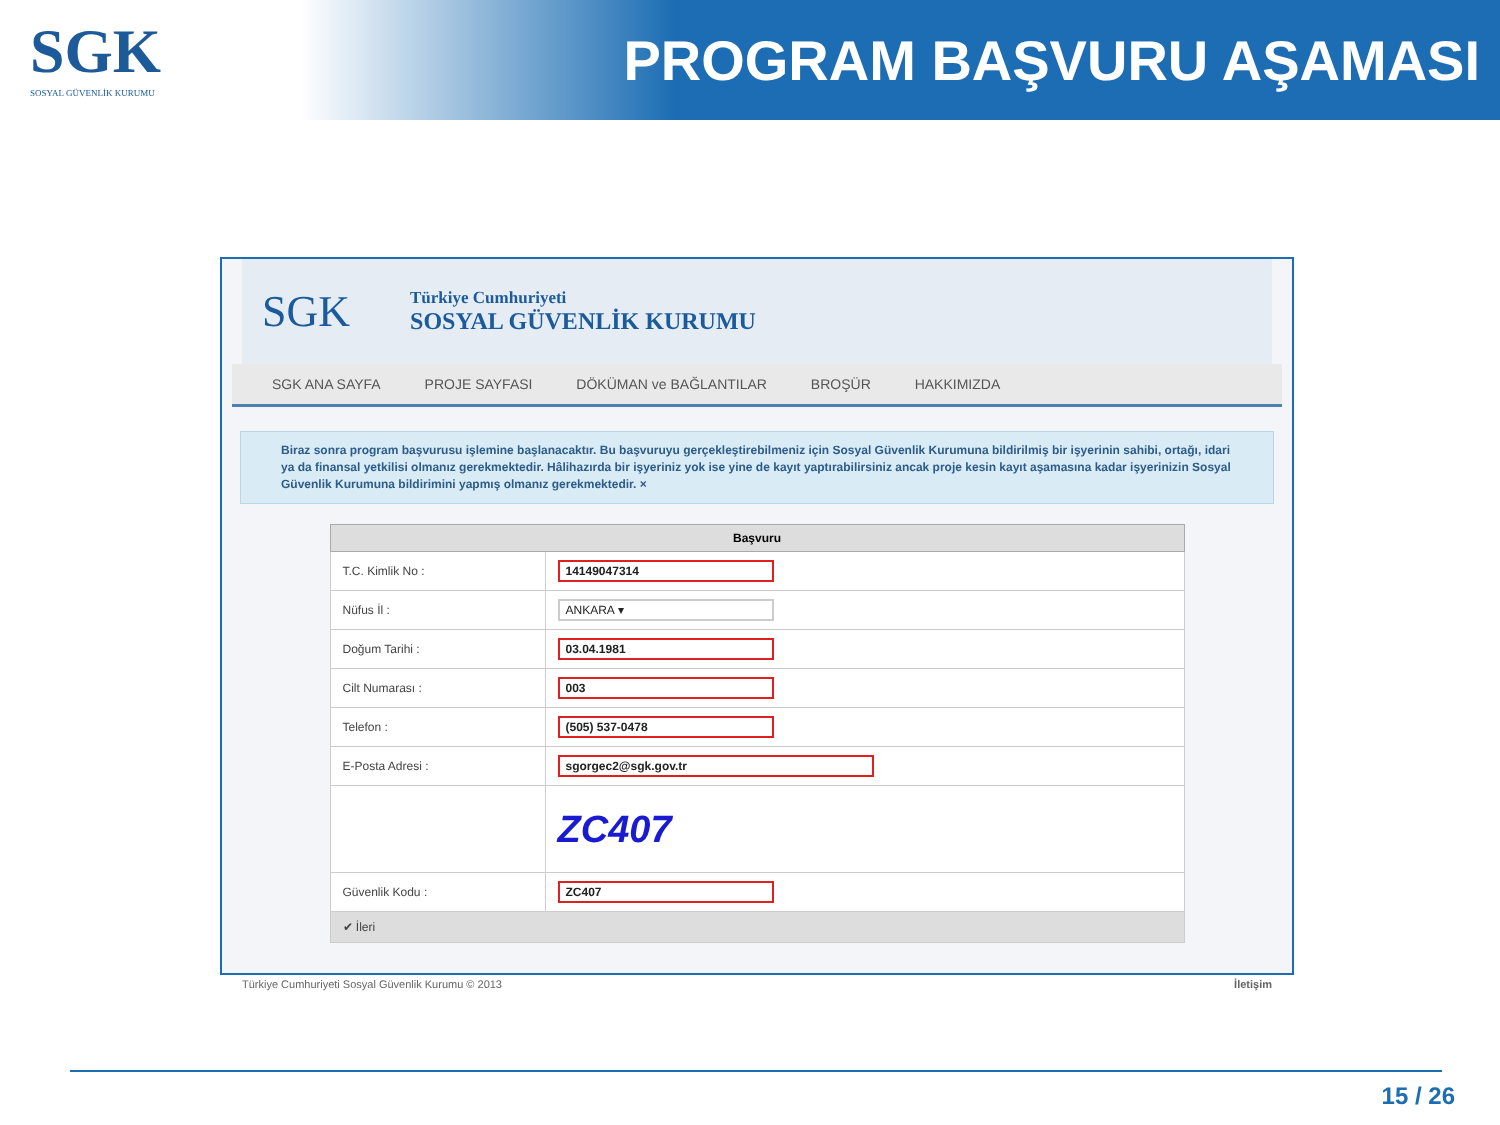SGK
SOSYAL GÜVENLİK KURUMU
PROGRAM BAŞVURU AŞAMASI
SGK
Türkiye Cumhuriyeti
SOSYAL GÜVENLİK KURUMU
SGK ANA SAYFA PROJE SAYFASI DÖKÜMAN ve BAĞLANTILAR BROŞÜR HAKKIMIZDA
Biraz sonra program başvurusu işlemine başlanacaktır. Bu başvuruyu gerçekleştirebilmeniz için Sosyal Güvenlik Kurumuna bildirilmiş bir işyerinin sahibi, ortağı, idari ya da finansal yetkilisi olmanız gerekmektedir. Hâlihazırda bir işyeriniz yok ise yine de kayıt yaptırabilirsiniz ancak proje kesin kayıt aşamasına kadar işyerinizin Sosyal Güvenlik Kurumuna bildirimini yapmış olmanız gerekmektedir. ×
| Başvuru | |
| --- | --- |
| T.C. Kimlik No : | 14149047314 |
| Nüfus İl : | ANKARA ▾ |
| Doğum Tarihi : | 03.04.1981 |
| Cilt Numarası : | 003 |
| Telefon : | (505) 537-0478 |
| E-Posta Adresi : | sgorgec2@sgk.gov.tr |
| | ZC407 |
| Güvenlik Kodu : | ZC407 |
| ✔ İleri | |
Türkiye Cumhuriyeti Sosyal Güvenlik Kurumu © 2013 İletişim
15 / 26